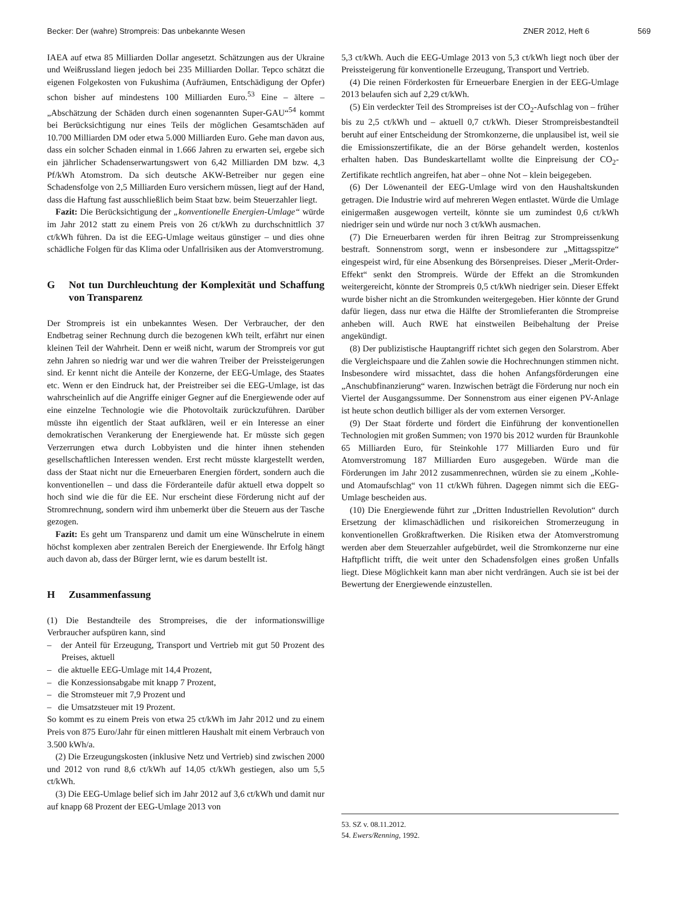Becker: Der (wahre) Strompreis: Das unbekannte Wesen
ZNER 2012, Heft 6 569
IAEA auf etwa 85 Milliarden Dollar angesetzt. Schätzungen aus der Ukraine und Weißrussland liegen jedoch bei 235 Milliarden Dollar. Tepco schätzt die eigenen Folgekosten von Fukushima (Aufräumen, Entschädigung der Opfer) schon bisher auf mindestens 100 Milliarden Euro.<sup>53</sup> Eine – ältere – „Abschätzung der Schäden durch einen sogenannten Super-GAU“<sup>54</sup> kommt bei Berücksichtigung nur eines Teils der möglichen Gesamtschäden auf 10.700 Milliarden DM oder etwa 5.000 Milliarden Euro. Gehe man davon aus, dass ein solcher Schaden einmal in 1.666 Jahren zu erwarten sei, ergebe sich ein jährlicher Schadenserwartungswert von 6,42 Milliarden DM bzw. 4,3 Pf/kWh Atomstrom. Da sich deutsche AKW-Betreiber nur gegen eine Schadensfolge von 2,5 Milliarden Euro versichern müssen, liegt auf der Hand, dass die Haftung fast ausschließlich beim Staat bzw. beim Steuerzahler liegt.
Fazit: Die Berücksichtigung der „konventionelle Energien-Umlage“ würde im Jahr 2012 statt zu einem Preis von 26 ct/kWh zu durchschnittlich 37 ct/kWh führen. Da ist die EEG-Umlage weitaus günstiger – und dies ohne schädliche Folgen für das Klima oder Unfallrisiken aus der Atomverstromung.
G Not tun Durchleuchtung der Komplexität und Schaffung von Transparenz
Der Strompreis ist ein unbekanntes Wesen. Der Verbraucher, der den Endbetrag seiner Rechnung durch die bezogenen kWh teilt, erfährt nur einen kleinen Teil der Wahrheit. Denn er weiß nicht, warum der Strompreis vor gut zehn Jahren so niedrig war und wer die wahren Treiber der Preissteigerungen sind. Er kennt nicht die Anteile der Konzerne, der EEG-Umlage, des Staates etc. Wenn er den Eindruck hat, der Preistreiber sei die EEG-Umlage, ist das wahrscheinlich auf die Angriffe einiger Gegner auf die Energiewende oder auf eine einzelne Technologie wie die Photovoltaik zurückzuführen. Darüber müsste ihn eigentlich der Staat aufklären, weil er ein Interesse an einer demokratischen Verankerung der Energiewende hat. Er müsste sich gegen Verzerrungen etwa durch Lobbyisten und die hinter ihnen stehenden gesellschaftlichen Interessen wenden. Erst recht müsste klargestellt werden, dass der Staat nicht nur die Erneuerbaren Energien fördert, sondern auch die konventionellen – und dass die Förderanteile dafür aktuell etwa doppelt so hoch sind wie die für die EE. Nur erscheint diese Förderung nicht auf der Stromrechnung, sondern wird ihm unbemerkt über die Steuern aus der Tasche gezogen.
Fazit: Es geht um Transparenz und damit um eine Wünschelrute in einem höchst komplexen aber zentralen Bereich der Energiewende. Ihr Erfolg hängt auch davon ab, dass der Bürger lernt, wie es darum bestellt ist.
H Zusammenfassung
(1) Die Bestandteile des Strompreises, die der informationswillige Verbraucher aufspüren kann, sind
– der Anteil für Erzeugung, Transport und Vertrieb mit gut 50 Prozent des Preises, aktuell
– die aktuelle EEG-Umlage mit 14,4 Prozent,
– die Konzessionsabgabe mit knapp 7 Prozent,
– die Stromsteuer mit 7,9 Prozent und
– die Umsatzsteuer mit 19 Prozent.
So kommt es zu einem Preis von etwa 25 ct/kWh im Jahr 2012 und zu einem Preis von 875 Euro/Jahr für einen mittleren Haushalt mit einem Verbrauch von 3.500 kWh/a.
(2) Die Erzeugungskosten (inklusive Netz und Vertrieb) sind zwischen 2000 und 2012 von rund 8,6 ct/kWh auf 14,05 ct/kWh gestiegen, also um 5,5 ct/kWh.
(3) Die EEG-Umlage belief sich im Jahr 2012 auf 3,6 ct/kWh und damit nur auf knapp 68 Prozent der EEG-Umlage 2013 von
5,3 ct/kWh. Auch die EEG-Umlage 2013 von 5,3 ct/kWh liegt noch über der Preissteigerung für konventionelle Erzeugung, Transport und Vertrieb.
(4) Die reinen Förderkosten für Erneuerbare Energien in der EEG-Umlage 2013 belaufen sich auf 2,29 ct/kWh.
(5) Ein verdeckter Teil des Strompreises ist der CO<sub>2</sub>-Aufschlag von – früher bis zu 2,5 ct/kWh und – aktuell 0,7 ct/kWh. Dieser Strompreisbestandteil beruht auf einer Entscheidung der Stromkonzerne, die unplausibel ist, weil sie die Emissionszertifikate, die an der Börse gehandelt werden, kostenlos erhalten haben. Das Bundeskartellamt wollte die Einpreisung der CO<sub>2</sub>-Zertifikate rechtlich angreifen, hat aber – ohne Not – klein beigegeben.
(6) Der Löwenanteil der EEG-Umlage wird von den Haushaltskunden getragen. Die Industrie wird auf mehreren Wegen entlastet. Würde die Umlage einigermaßen ausgewogen verteilt, könnte sie um zumindest 0,6 ct/kWh niedriger sein und würde nur noch 3 ct/kWh ausmachen.
(7) Die Erneuerbaren werden für ihren Beitrag zur Strompreissenkung bestraft. Sonnenstrom sorgt, wenn er insbesondere zur „Mittagsspitze“ eingespeist wird, für eine Absenkung des Börsenpreises. Dieser „Merit-Order-Effekt“ senkt den Strompreis. Würde der Effekt an die Stromkunden weitergereicht, könnte der Strompreis 0,5 ct/kWh niedriger sein. Dieser Effekt wurde bisher nicht an die Stromkunden weitergegeben. Hier könnte der Grund dafür liegen, dass nur etwa die Hälfte der Stromlieferanten die Strompreise anheben will. Auch RWE hat einstweilen Beibehaltung der Preise angekündigt.
(8) Der publizistische Hauptangriff richtet sich gegen den Solarstrom. Aber die Vergleichspaare und die Zahlen sowie die Hochrechnungen stimmen nicht. Insbesondere wird missachtet, dass die hohen Anfangsförderungen eine „Anschubfinanzierung“ waren. Inzwischen beträgt die Förderung nur noch ein Viertel der Ausgangssumme. Der Sonnenstrom aus einer eigenen PV-Anlage ist heute schon deutlich billiger als der vom externen Versorger.
(9) Der Staat förderte und fördert die Einführung der konventionellen Technologien mit großen Summen; von 1970 bis 2012 wurden für Braunkohle 65 Milliarden Euro, für Steinkohle 177 Milliarden Euro und für Atomverstromung 187 Milliarden Euro ausgegeben. Würde man die Förderungen im Jahr 2012 zusammenrechnen, würden sie zu einem „Kohle- und Atomaufschlag“ von 11 ct/kWh führen. Dagegen nimmt sich die EEG-Umlage bescheiden aus.
(10) Die Energiewende führt zur „Dritten Industriellen Revolution“ durch Ersetzung der klimaschädlichen und risikoreichen Stromerzeugung in konventionellen Großkraftwerken. Die Risiken etwa der Atomverstromung werden aber dem Steuerzahler aufgebürdet, weil die Stromkonzerne nur eine Haftpflicht trifft, die weit unter den Schadensfolgen eines großen Unfalls liegt. Diese Möglichkeit kann man aber nicht verdrängen. Auch sie ist bei der Bewertung der Energiewende einzustellen.
53. SZ v. 08.11.2012.
54. Ewers/Renning, 1992.